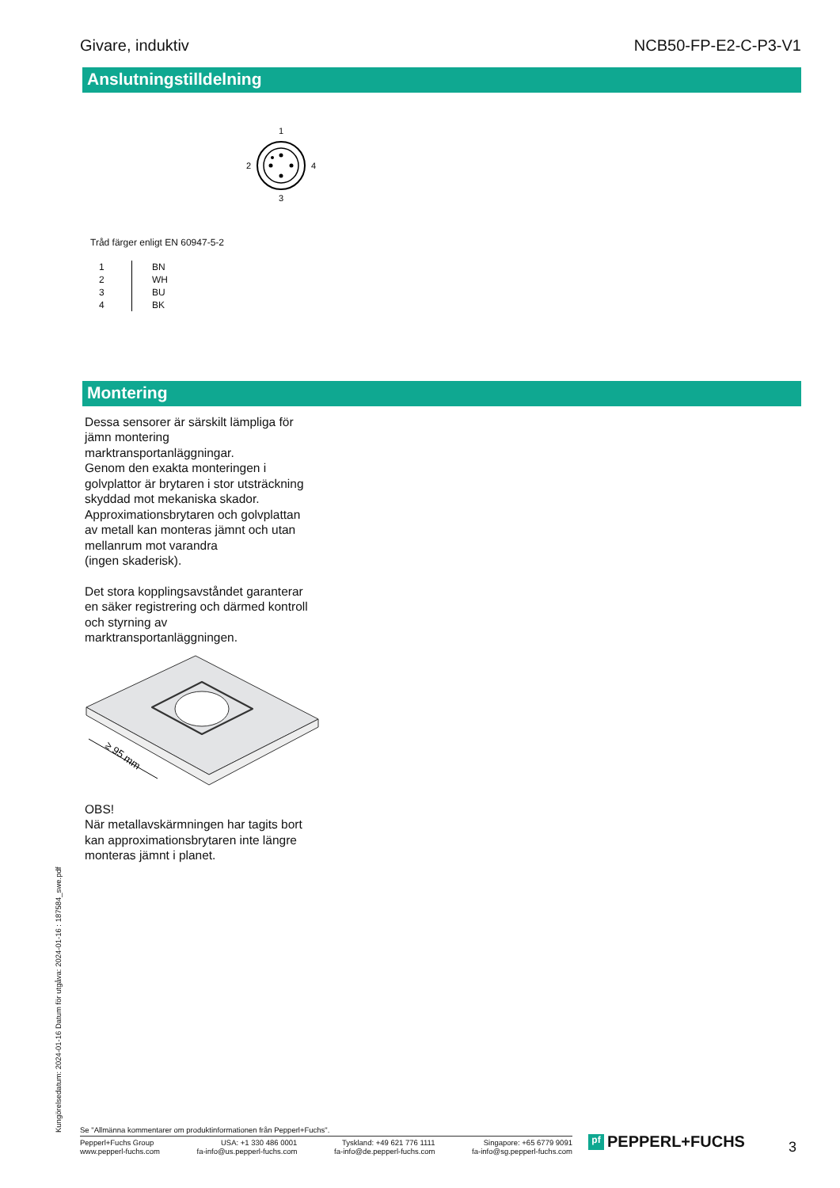Givare, induktiv NCB50-FP-E2-C-P3-V1
Anslutningstilldelning
1
2
4
3
Tråd färger enligt EN 60947-5-2
| 1 | BN |
| 2 | WH |
| 3 | BU |
| 4 | BK |
Montering
Dessa sensorer är särskilt lämpliga för
jämn montering
marktransportanläggningar.
Genom den exakta monteringen i
golvplattor är brytaren i stor utsträckning
skyddad mot mekaniska skador.
Approximationsbrytaren och golvplattan
av metall kan monteras jämnt och utan
mellanrum mot varandra
(ingen skaderisk).
Det stora kopplingsavståndet garanterar
en säker registrering och därmed kontroll
och styrning av
marktransportanläggningen.
≥ 95 mm
OBS!
När metallavskärmningen har tagits bort
kan approximationsbrytaren inte längre
monteras jämnt i planet.
Kungörelsedatum: 2024-01-16 Datum för utgåva: 2024-01-16 : 187584_swe.pdf
Se "Allmänna kommentarer om produktinformationen från Pepperl+Fuchs".
Pepperl+Fuchs Group
www.pepperl-fuchs.com
USA: +1 330 486 0001
fa-info@us.pepperl-fuchs.com
Tyskland: +49 621 776 1111
fa-info@de.pepperl-fuchs.com
Singapore: +65 6779 9091
fa-info@sg.pepperl-fuchs.com
pf PEPPERL+FUCHS 3